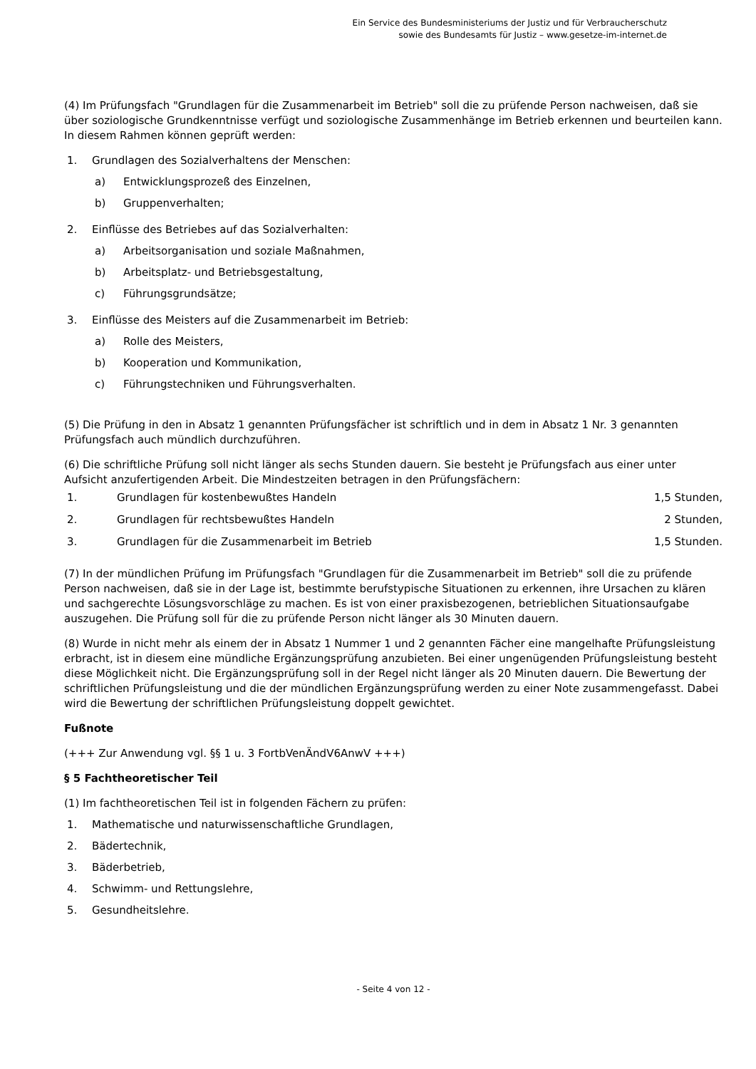Ein Service des Bundesministeriums der Justiz und für Verbraucherschutz
sowie des Bundesamts für Justiz – www.gesetze-im-internet.de
(4) Im Prüfungsfach "Grundlagen für die Zusammenarbeit im Betrieb" soll die zu prüfende Person nachweisen, daß sie über soziologische Grundkenntnisse verfügt und soziologische Zusammenhänge im Betrieb erkennen und beurteilen kann. In diesem Rahmen können geprüft werden:
1. Grundlagen des Sozialverhaltens der Menschen:
a) Entwicklungsprozeß des Einzelnen,
b) Gruppenverhalten;
2. Einflüsse des Betriebes auf das Sozialverhalten:
a) Arbeitsorganisation und soziale Maßnahmen,
b) Arbeitsplatz- und Betriebsgestaltung,
c) Führungsgrundsätze;
3. Einflüsse des Meisters auf die Zusammenarbeit im Betrieb:
a) Rolle des Meisters,
b) Kooperation und Kommunikation,
c) Führungstechniken und Führungsverhalten.
(5) Die Prüfung in den in Absatz 1 genannten Prüfungsfächer ist schriftlich und in dem in Absatz 1 Nr. 3 genannten Prüfungsfach auch mündlich durchzuführen.
(6) Die schriftliche Prüfung soll nicht länger als sechs Stunden dauern. Sie besteht je Prüfungsfach aus einer unter Aufsicht anzufertigenden Arbeit. Die Mindestzeiten betragen in den Prüfungsfächern:
| 1. | Grundlagen für kostenbewußtes Handeln | 1,5 Stunden, |
| 2. | Grundlagen für rechtsbewußtes Handeln | 2 Stunden, |
| 3. | Grundlagen für die Zusammenarbeit im Betrieb | 1,5 Stunden. |
(7) In der mündlichen Prüfung im Prüfungsfach "Grundlagen für die Zusammenarbeit im Betrieb" soll die zu prüfende Person nachweisen, daß sie in der Lage ist, bestimmte berufstypische Situationen zu erkennen, ihre Ursachen zu klären und sachgerechte Lösungsvorschläge zu machen. Es ist von einer praxisbezogenen, betrieblichen Situationsaufgabe auszugehen. Die Prüfung soll für die zu prüfende Person nicht länger als 30 Minuten dauern.
(8) Wurde in nicht mehr als einem der in Absatz 1 Nummer 1 und 2 genannten Fächer eine mangelhafte Prüfungsleistung erbracht, ist in diesem eine mündliche Ergänzungsprüfung anzubieten. Bei einer ungenügenden Prüfungsleistung besteht diese Möglichkeit nicht. Die Ergänzungsprüfung soll in der Regel nicht länger als 20 Minuten dauern. Die Bewertung der schriftlichen Prüfungsleistung und die der mündlichen Ergänzungsprüfung werden zu einer Note zusammengefasst. Dabei wird die Bewertung der schriftlichen Prüfungsleistung doppelt gewichtet.
Fußnote
(+++ Zur Anwendung vgl. §§ 1 u. 3 FortbVenÄndV6AnwV +++)
§ 5 Fachtheoretischer Teil
(1) Im fachtheoretischen Teil ist in folgenden Fächern zu prüfen:
1. Mathematische und naturwissenschaftliche Grundlagen,
2. Bädertechnik,
3. Bäderbetrieb,
4. Schwimm- und Rettungslehre,
5. Gesundheitslehre.
- Seite 4 von 12 -